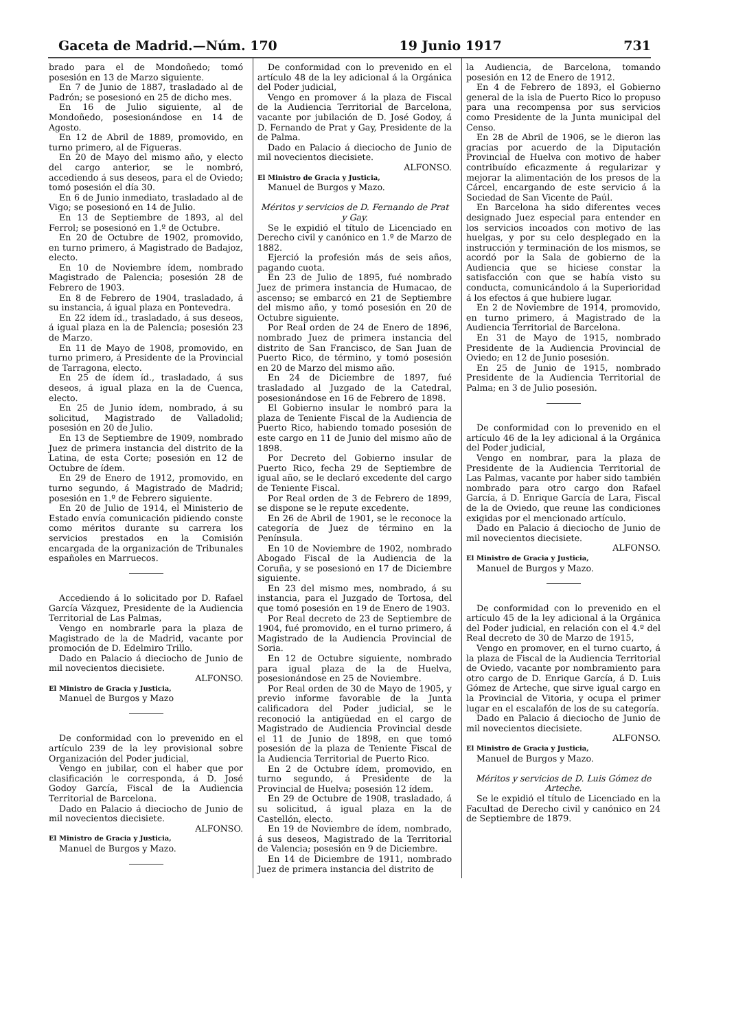Gaceta de Madrid.—Núm. 170 19 Junio 1917 731
brado para el de Mondoñedo; tomó posesión en 13 de Marzo siguiente.
En 7 de Junio de 1887, trasladado al de Padrón; se posesionó en 25 de dicho mes.
En 16 de Julio siguiente, al de Mondoñedo, posesionándose en 14 de Agosto.
En 12 de Abril de 1889, promovido, en turno primero, al de Figueras.
En 20 de Mayo del mismo año, y electo del cargo anterior, se le nombró, accediendo á sus deseos, para el de Oviedo; tomó posesión el día 30.
En 6 de Junio inmediato, trasladado al de Vigo; se posesionó en 14 de Julio.
En 13 de Septiembre de 1893, al del Ferrol; se posesionó en 1.º de Octubre.
En 20 de Octubre de 1902, promovido, en turno primero, á Magistrado de Badajoz, electo.
En 10 de Noviembre ídem, nombrado Magistrado de Palencia; posesión 28 de Febrero de 1903.
En 8 de Febrero de 1904, trasladado, á su instancia, á igual plaza en Pontevedra.
En 22 ídem íd., trasladado, á sus deseos, á igual plaza en la de Palencia; posesión 23 de Marzo.
En 11 de Mayo de 1908, promovido, en turno primero, á Presidente de la Provincial de Tarragona, electo.
En 25 de ídem íd., trasladado, á sus deseos, á igual plaza en la de Cuenca, electo.
En 25 de Junio ídem, nombrado, á su solicitud, Magistrado de Valladolid; posesión en 20 de Julio.
En 13 de Septiembre de 1909, nombrado Juez de primera instancia del distrito de la Latina, de esta Corte; posesión en 12 de Octubre de ídem.
En 29 de Enero de 1912, promovido, en turno segundo, á Magistrado de Madrid; posesión en 1.º de Febrero siguiente.
En 20 de Julio de 1914, el Ministerio de Estado envía comunicación pidiendo conste como méritos durante su carrera los servicios prestados en la Comisión encargada de la organización de Tribunales españoles en Marruecos.
Accediendo á lo solicitado por D. Rafael García Vázquez, Presidente de la Audiencia Territorial de Las Palmas,
Vengo en nombrarle para la plaza de Magistrado de la de Madrid, vacante por promoción de D. Edelmiro Trillo.
Dado en Palacio á dieciocho de Junio de mil novecientos diecisiete.
ALFONSO.
El Ministro de Gracia y Justicia,
Manuel de Burgos y Mazo
De conformidad con lo prevenido en el artículo 239 de la ley provisional sobre Organización del Poder judicial,
Vengo en jubilar, con el haber que por clasificación le corresponda, á D. José Godoy García, Fiscal de la Audiencia Territorial de Barcelona.
Dado en Palacio á dieciocho de Junio de mil novecientos diecisiete.
ALFONSO.
El Ministro de Gracia y Justicia,
Manuel de Burgos y Mazo.
De conformidad con lo prevenido en el artículo 48 de la ley adicional á la Orgánica del Poder judicial,
Vengo en promover á la plaza de Fiscal de la Audiencia Territorial de Barcelona, vacante por jubilación de D. José Godoy, á D. Fernando de Prat y Gay, Presidente de la de Palma.
Dado en Palacio á dieciocho de Junio de mil novecientos diecisiete.
ALFONSO.
El Ministro de Gracia y Justicia,
Manuel de Burgos y Mazo.
Méritos y servicios de D. Fernando de Prat y Gay.
Se le expidió el título de Licenciado en Derecho civil y canónico en 1.º de Marzo de 1882.
Ejerció la profesión más de seis años, pagando cuota.
En 23 de Julio de 1895, fué nombrado Juez de primera instancia de Humacao, de ascenso; se embarcó en 21 de Septiembre del mismo año, y tomó posesión en 20 de Octubre siguiente.
Por Real orden de 24 de Enero de 1896, nombrado Juez de primera instancia del distrito de San Francisco, de San Juan de Puerto Rico, de término, y tomó posesión en 20 de Marzo del mismo año.
En 24 de Diciembre de 1897, fué trasladado al Juzgado de la Catedral, posesionándose en 16 de Febrero de 1898.
El Gobierno insular le nombró para la plaza de Teniente Fiscal de la Audiencia de Puerto Rico, habiendo tomado posesión de este cargo en 11 de Junio del mismo año de 1898.
Por Decreto del Gobierno insular de Puerto Rico, fecha 29 de Septiembre de igual año, se le declaró excedente del cargo de Teniente Fiscal.
Por Real orden de 3 de Febrero de 1899, se dispone se le repute excedente.
En 26 de Abril de 1901, se le reconoce la categoría de Juez de término en la Península.
En 10 de Noviembre de 1902, nombrado Abogado Fiscal de la Audiencia de la Coruña, y se posesionó en 17 de Diciembre siguiente.
En 23 del mismo mes, nombrado, á su instancia, para el Juzgado de Tortosa, del que tomó posesión en 19 de Enero de 1903.
Por Real decreto de 23 de Septiembre de 1904, fué promovido, en el turno primero, á Magistrado de la Audiencia Provincial de Soria.
En 12 de Octubre siguiente, nombrado para igual plaza de la de Huelva, posesionándose en 25 de Noviembre.
Por Real orden de 30 de Mayo de 1905, y previo informe favorable de la Junta calificadora del Poder judicial, se le reconoció la antigüedad en el cargo de Magistrado de Audiencia Provincial desde el 11 de Junio de 1898, en que tomó posesión de la plaza de Teniente Fiscal de la Audiencia Territorial de Puerto Rico.
En 2 de Octubre ídem, promovido, en turno segundo, á Presidente de la Provincial de Huelva; posesión 12 ídem.
En 29 de Octubre de 1908, trasladado, á su solicitud, á igual plaza en la de Castellón, electo.
En 19 de Noviembre de ídem, nombrado, á sus deseos, Magistrado de la Territorial de Valencia; posesión en 9 de Diciembre.
En 14 de Diciembre de 1911, nombrado Juez de primera instancia del distrito de
la Audiencia, de Barcelona, tomando posesión en 12 de Enero de 1912.
En 4 de Febrero de 1893, el Gobierno general de la isla de Puerto Rico lo propuso para una recompensa por sus servicios como Presidente de la Junta municipal del Censo.
En 28 de Abril de 1906, se le dieron las gracias por acuerdo de la Diputación Provincial de Huelva con motivo de haber contribuído eficazmente á regularizar y mejorar la alimentación de los presos de la Cárcel, encargando de este servicio á la Sociedad de San Vicente de Paúl.
En Barcelona ha sido diferentes veces designado Juez especial para entender en los servicios incoados con motivo de las huelgas, y por su celo desplegado en la instrucción y terminación de los mismos, se acordó por la Sala de gobierno de la Audiencia que se hiciese constar la satisfacción con que se había visto su conducta, comunicándolo á la Superioridad á los efectos á que hubiere lugar.
En 2 de Noviembre de 1914, promovido, en turno primero, á Magistrado de la Audiencia Territorial de Barcelona.
En 31 de Mayo de 1915, nombrado Presidente de la Audiencia Provincial de Oviedo; en 12 de Junio posesión.
En 25 de Junio de 1915, nombrado Presidente de la Audiencia Territorial de Palma; en 3 de Julio posesión.
De conformidad con lo prevenido en el artículo 46 de la ley adicional á la Orgánica del Poder judicial,
Vengo en nombrar, para la plaza de Presidente de la Audiencia Territorial de Las Palmas, vacante por haber sido también nombrado para otro cargo don Rafael García, á D. Enrique García de Lara, Fiscal de la de Oviedo, que reune las condiciones exigidas por el mencionado artículo.
Dado en Palacio á dieciocho de Junio de mil novecientos diecisiete.
ALFONSO.
El Ministro de Gracia y Justicia,
Manuel de Burgos y Mazo.
De conformidad con lo prevenido en el artículo 45 de la ley adicional á la Orgánica del Poder judicial, en relación con el 4.º del Real decreto de 30 de Marzo de 1915,
Vengo en promover, en el turno cuarto, á la plaza de Fiscal de la Audiencia Territorial de Oviedo, vacante por nombramiento para otro cargo de D. Enrique García, á D. Luis Gómez de Arteche, que sirve igual cargo en la Provincial de Vitoria, y ocupa el primer lugar en el escalafón de los de su categoría.
Dado en Palacio á dieciocho de Junio de mil novecientos diecisiete.
ALFONSO.
El Ministro de Gracia y Justicia,
Manuel de Burgos y Mazo.
Méritos y servicios de D. Luis Gómez de Arteche.
Se le expidió el título de Licenciado en la Facultad de Derecho civil y canónico en 24 de Septiembre de 1879.